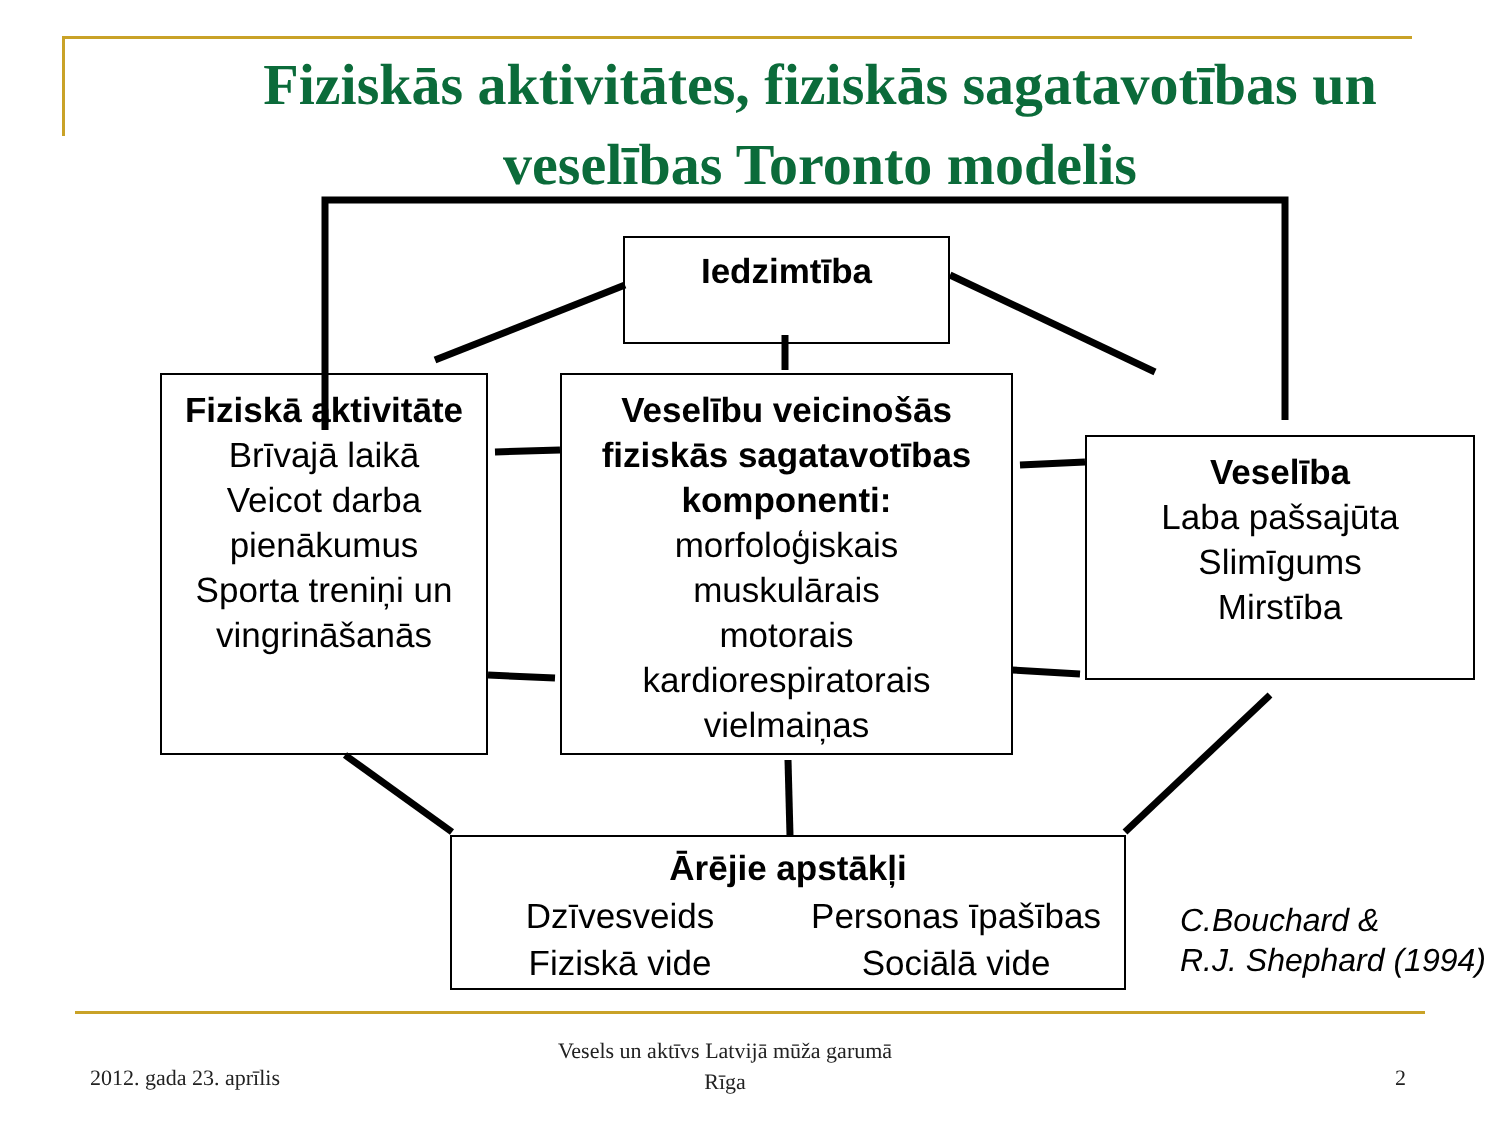Fiziskās aktivitātes, fiziskās sagatavotības un veselības Toronto modelis
Iedzimtība
Fiziskā aktivitāte
Brīvajā laikā
Veicot darba pienākumus
Sporta treniņi un vingrināšanās
Veselību veicinošās fiziskās sagatavotības komponenti:
morfoloģiskais
muskulārais
motorais
kardiorespiratorais
vielmaiņas
Veselība
Laba pašsajūta
Slimīgums
Mirstība
Ārējie apstākļi Dzīvesveids Personas īpašības Fiziskā vide Sociālā vide
C.Bouchard &
R.J. Shephard (1994)
2012. gada 23. aprīlis
Vesels un aktīvs Latvijā mūža garumā
Rīga
2